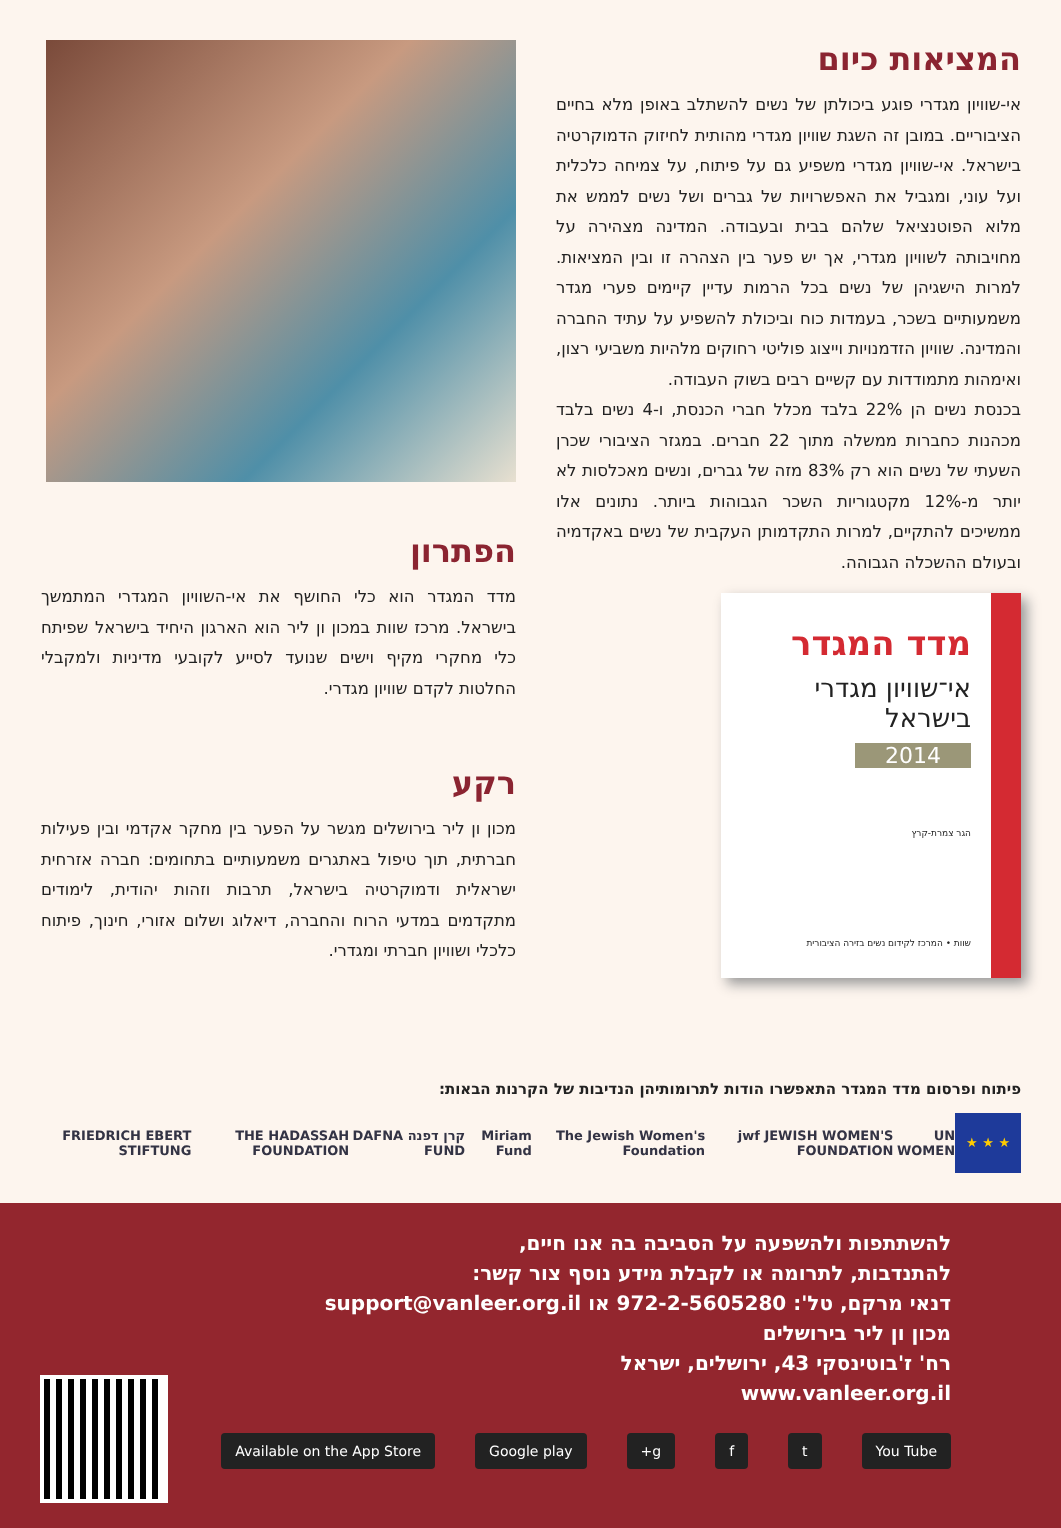המציאות כיום
אי-שוויון מגדרי פוגע ביכולתן של נשים להשתלב באופן מלא בחיים הציבוריים. במובן זה השגת שוויון מגדרי מהותית לחיזוק הדמוקרטיה בישראל. אי-שוויון מגדרי משפיע גם על פיתוח, על צמיחה כלכלית ועל עוני, ומגביל את האפשרויות של גברים ושל נשים לממש את מלוא הפוטנציאל שלהם בבית ובעבודה. המדינה מצהירה על מחויבותה לשוויון מגדרי, אך יש פער בין הצהרה זו ובין המציאות. למרות הישגיהן של נשים בכל הרמות עדיין קיימים פערי מגדר משמעותיים בשכר, בעמדות כוח וביכולת להשפיע על עתיד החברה והמדינה. שוויון הזדמנויות וייצוג פוליטי רחוקים מלהיות משביעי רצון, ואימהות מתמודדות עם קשיים רבים בשוק העבודה.
בכנסת נשים הן 22% בלבד מכלל חברי הכנסת, ו-4 נשים בלבד מכהנות כחברות ממשלה מתוך 22 חברים. במגזר הציבורי שכרן השעתי של נשים הוא רק 83% מזה של גברים, ונשים מאכלסות לא יותר מ-12% מקטגוריות השכר הגבוהות ביותר. נתונים אלו ממשיכים להתקיים, למרות התקדמותן העקבית של נשים באקדמיה ובעולם ההשכלה הגבוהה.
מדד המגדר
אי־שוויון מגדרי בישראל
2014
הגר צמרת-קרץ
שוות • המרכז לקידום נשים בזירה הציבורית
הפתרון
מדד המגדר הוא כלי החושף את אי-השוויון המגדרי המתמשך בישראל. מרכז שוות במכון ון ליר הוא הארגון היחיד בישראל שפיתח כלי מחקרי מקיף וישים שנועד לסייע לקובעי מדיניות ולמקבלי החלטות לקדם שוויון מגדרי.
רקע
מכון ון ליר בירושלים מגשר על הפער בין מחקר אקדמי ובין פעילות חברתית, תוך טיפול באתגרים משמעותיים בתחומים: חברה אזרחית ישראלית ודמוקרטיה בישראל, תרבות וזהות יהודית, לימודים מתקדמים במדעי הרוח והחברה, דיאלוג ושלום אזורי, חינוך, פיתוח כלכלי ושוויון חברתי ומגדרי.
פיתוח ופרסום מדד המגדר התאפשרו הודות לתרומותיהן הנדיבות של הקרנות הבאות:
★ ★ ★
UN WOMEN jwf JEWISH WOMEN'S FOUNDATION The Jewish Women's Foundation Miriam Fund קרן דפנה DAFNA FUND THE HADASSAH FOUNDATION FRIEDRICH EBERT STIFTUNG
להשתתפות ולהשפעה על הסביבה בה אנו חיים,
להתנדבות, לתרומה או לקבלת מידע נוסף צור קשר:
דנאי מרקם, טל': 972-2-5605280 או support@vanleer.org.il
מכון ון ליר בירושלים
רח' ז'בוטינסקי 43, ירושלים, ישראל
www.vanleer.org.il
You Tube t f g+ Google play Available on the App Store